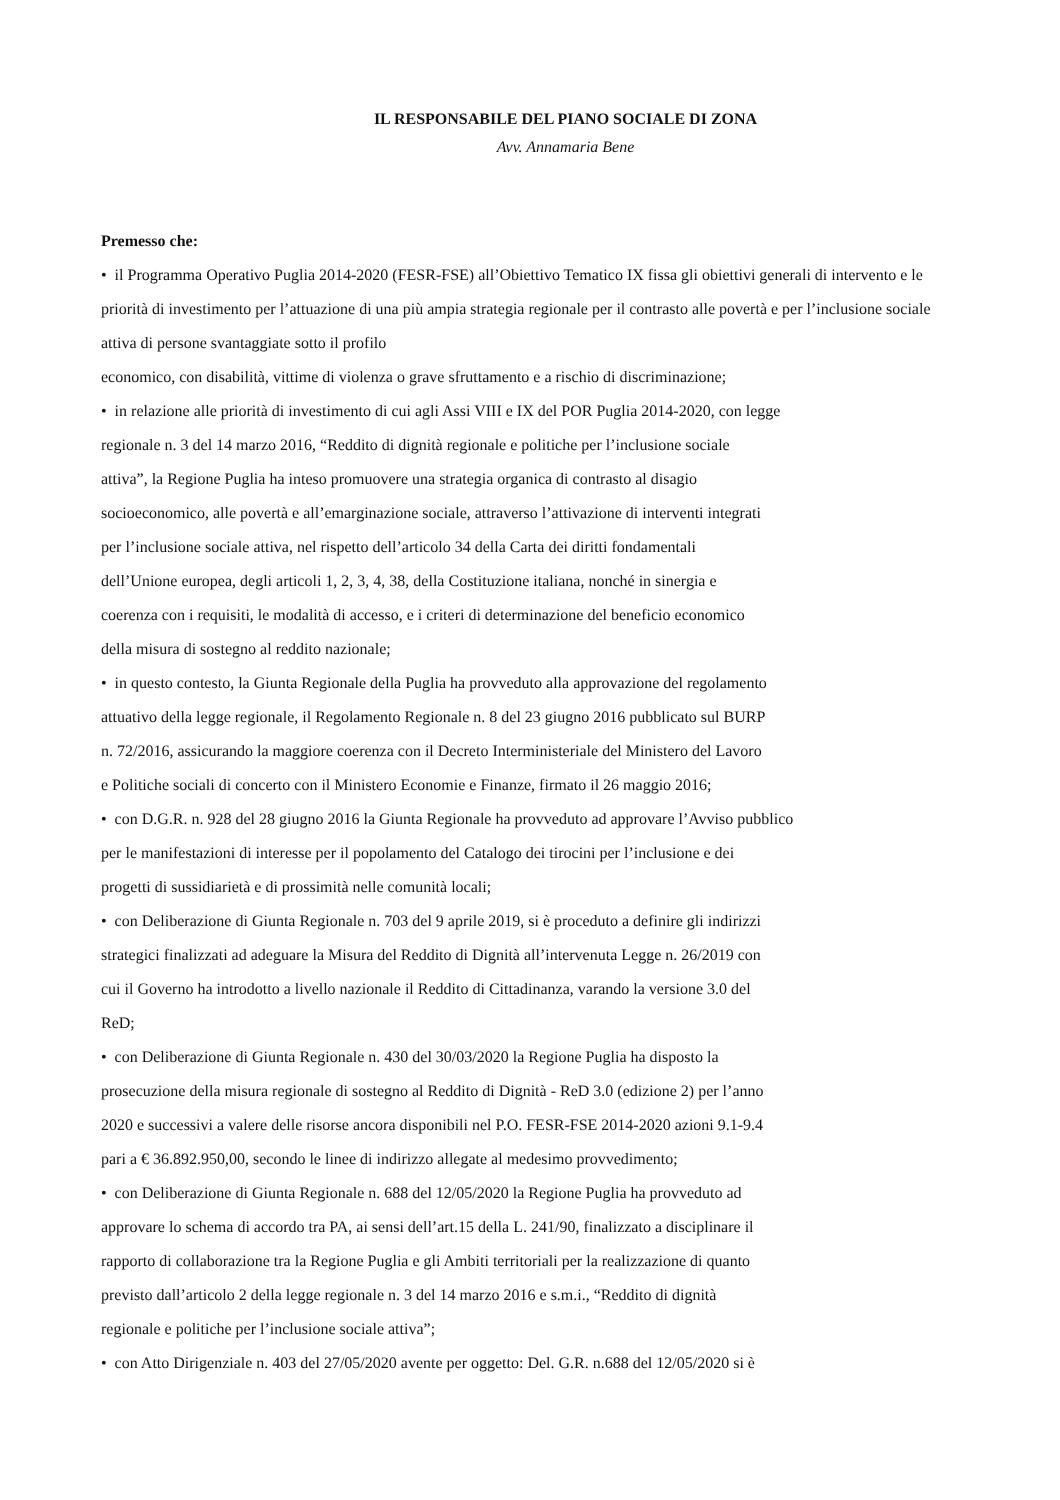IL RESPONSABILE DEL PIANO SOCIALE DI ZONA
Avv. Annamaria Bene
Premesso che:
• il Programma Operativo Puglia 2014-2020 (FESR-FSE) all’Obiettivo Tematico IX fissa gli obiettivi generali di intervento e le priorità di investimento per l’attuazione di una più ampia strategia regionale per il contrasto alle povertà e per l’inclusione sociale attiva di persone svantaggiate sotto il profilo
economico, con disabilità, vittime di violenza o grave sfruttamento e a rischio di discriminazione;
• in relazione alle priorità di investimento di cui agli Assi VIII e IX del POR Puglia 2014-2020, con legge
regionale n. 3 del 14 marzo 2016, “Reddito di dignità regionale e politiche per l’inclusione sociale
attiva”, la Regione Puglia ha inteso promuovere una strategia organica di contrasto al disagio
socioeconomico, alle povertà e all’emarginazione sociale, attraverso l’attivazione di interventi integrati
per l’inclusione sociale attiva, nel rispetto dell’articolo 34 della Carta dei diritti fondamentali
dell’Unione europea, degli articoli 1, 2, 3, 4, 38, della Costituzione italiana, nonché in sinergia e
coerenza con i requisiti, le modalità di accesso, e i criteri di determinazione del beneficio economico
della misura di sostegno al reddito nazionale;
• in questo contesto, la Giunta Regionale della Puglia ha provveduto alla approvazione del regolamento
attuativo della legge regionale, il Regolamento Regionale n. 8 del 23 giugno 2016 pubblicato sul BURP
n. 72/2016, assicurando la maggiore coerenza con il Decreto Interministeriale del Ministero del Lavoro
e Politiche sociali di concerto con il Ministero Economie e Finanze, firmato il 26 maggio 2016;
• con D.G.R. n. 928 del 28 giugno 2016 la Giunta Regionale ha provveduto ad approvare l’Avviso pubblico
per le manifestazioni di interesse per il popolamento del Catalogo dei tirocini per l’inclusione e dei
progetti di sussidiarietà e di prossimità nelle comunità locali;
• con Deliberazione di Giunta Regionale n. 703 del 9 aprile 2019, si è proceduto a definire gli indirizzi
strategici finalizzati ad adeguare la Misura del Reddito di Dignità all’intervenuta Legge n. 26/2019 con
cui il Governo ha introdotto a livello nazionale il Reddito di Cittadinanza, varando la versione 3.0 del
ReD;
• con Deliberazione di Giunta Regionale n. 430 del 30/03/2020 la Regione Puglia ha disposto la
prosecuzione della misura regionale di sostegno al Reddito di Dignità - ReD 3.0 (edizione 2) per l’anno
2020 e successivi a valere delle risorse ancora disponibili nel P.O. FESR-FSE 2014-2020 azioni 9.1-9.4
pari a € 36.892.950,00, secondo le linee di indirizzo allegate al medesimo provvedimento;
• con Deliberazione di Giunta Regionale n. 688 del 12/05/2020 la Regione Puglia ha provveduto ad
approvare lo schema di accordo tra PA, ai sensi dell’art.15 della L. 241/90, finalizzato a disciplinare il
rapporto di collaborazione tra la Regione Puglia e gli Ambiti territoriali per la realizzazione di quanto
previsto dall’articolo 2 della legge regionale n. 3 del 14 marzo 2016 e s.m.i., “Reddito di dignità
regionale e politiche per l’inclusione sociale attiva”;
• con Atto Dirigenziale n. 403 del 27/05/2020 avente per oggetto: Del. G.R. n.688 del 12/05/2020 si è